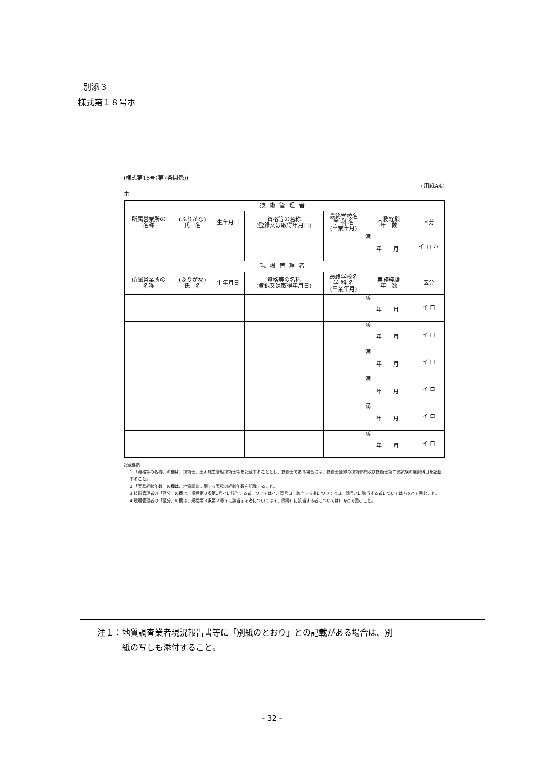別添３
様式第１８号ホ
(様式第18号(第7条関係))
(用紙A4)
ホ
| 技術管理者 | | | | | | |
| --- | --- | --- | --- | --- | --- | --- |
| 所属営業所の 名称 | (ふりがな) 氏 名 | 生年月日 | 資格等の名称 (登録又は取得年月日) | 最終学校名 学 科 名 (卒業年月) | 実務経験 年 数 | 区分 |
| | | | | | 満 年 月 | イ ロ ハ |
| 現場管理者 | | | | | | |
| 所属営業所の 名称 | (ふりがな) 氏 名 | 生年月日 | 資格等の名称 (登録又は取得年月日) | 最終学校名 学 科 名 (卒業年月) | 実務経験 年 数 | 区分 |
| | | | | | 満 年 月 | イ ロ |
| | | | | | 満 年 月 | イ ロ |
| | | | | | 満 年 月 | イ ロ |
| | | | | | 満 年 月 | イ ロ |
| | | | | | 満 年 月 | イ ロ |
| | | | | | 満 年 月 | イ ロ |
記載要領
1 「資格等の名称」の欄は、技術士、土木施工管理技術士等を記載することとし、技術士である場合には、技術士登録の技術部門及び技術士第二次試験の選択科目を記載すること。
2 「実務経験年数」の欄は、地質調査に関する実務の経験年数を記載すること。
3 技術管理者の「区分」の欄は、規程第３条第1号イに該当する者についてはイ、同号ロに該当する者についてはロ、同号ハに該当する者についてはハを○で囲むこと。
4 現場管理者の「区分」の欄は、規程第３条第２号イに該当する者についてはイ、同号ロに該当する者についてはロを○で囲むこと。
注１：地質調査業者現況報告書等に「別紙のとおり」との記載がある場合は、別
　　　紙の写しも添付すること。
- 32 -